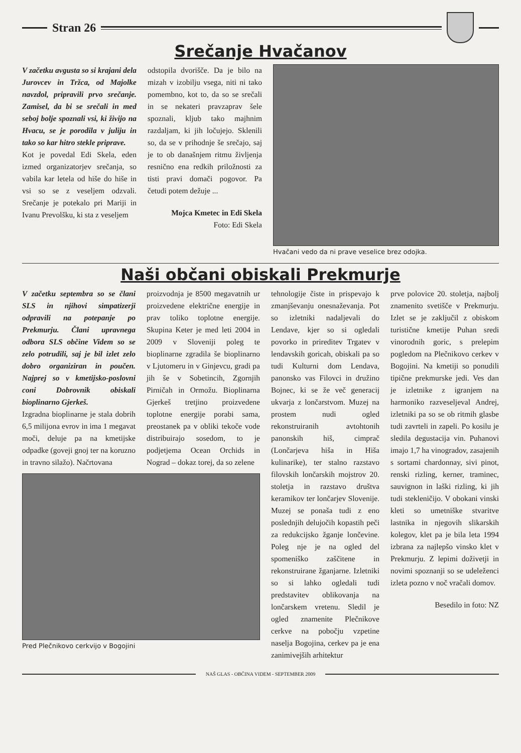Stran 26
Srečanje Hvačanov
V začetku avgusta so si krajani dela Jurovcev in Tržca, od Majolke navzdol, pripravili prvo srečanje. Zamisel, da bi se srečali in med seboj bolje spoznali vsi, ki živijo na Hvacu, se je porodila v juliju in tako so kar hitro stekle priprave.
Kot je povedal Edi Skela, eden izmed organizatorjev srečanja, so vabila kar letela od hiše do hiše in vsi so se z veseljem odzvali. Srečanje je potekalo pri Mariji in Ivanu Prevolšku, ki sta z veseljem
odstopila dvorišče. Da je bilo na mizah v izobilju vsega, niti ni tako pomembno, kot to, da so se srečali in se nekateri pravzaprav šele spoznali, kljub tako majhnim razdaljam, ki jih ločujejo. Sklenili so, da se v prihodnje še srečajo, saj je to ob današnjem ritmu življenja resnično ena redkih priložnosti za tisti pravi domači pogovor. Pa četudi potem dežuje ...
Mojca Kmetec in Edi Skela
Foto: Edi Skela
Hvačani vedo da ni prave veselice brez odojka.
Naši občani obiskali Prekmurje
V začetku septembra so se člani SLS in njihovi simpatizerji odpravili na potepanje po Prekmurju. Člani upravnega odbora SLS občine Videm so se zelo potrudili, saj je bil izlet zelo dobro organiziran in poučen. Najprej so v kmetijsko-poslovni coni Dobrovnik obiskali bioplinarno Gjerkeš.
Izgradna bioplinarne je stala dobrih 6,5 milijona evrov in ima 1 megavat moči, deluje pa na kmetijske odpadke (goveji gnoj ter na koruzno in travno silažo). Načrtovana
proizvodnja je 8500 megavatnih ur proizvedene električne energije in prav toliko toplotne energije. Skupina Keter je med leti 2004 in 2009 v Sloveniji poleg te bioplinarne zgradila še bioplinarno v Ljutomeru in v Ginjevcu, gradi pa jih še v Sobetincih, Zgornjih Pirničah in Ormožu. Bioplinarna Gjerkeš tretjino proizvedene toplotne energije porabi sama, preostanek pa v obliki tekoče vode distribuirajo sosedom, to je podjetjema Ocean Orchids in Nograd – dokaz torej, da so zelene
Pred Plečnikovo cerkvijo v Bogojini
tehnologije čiste in prispevajo k zmanjševanju onesnaževanja. Pot so izletniki nadaljevali do Lendave, kjer so si ogledali povorko in prireditev Trgatev v lendavskih goricah, obiskali pa so tudi Kulturni dom Lendava, panonsko vas Filovci in družino Bojnec, ki se že več generacij ukvarja z lončarstvom. Muzej na prostem nudi ogled rekonstruiranih avtohtonih panonskih hiš, cimprač (Lončarjeva hiša in Hiša kulinarike), ter stalno razstavo filovskih lončarskih mojstrov 20. stoletja in razstavo društva keramikov ter lončarjev Slovenije. Muzej se ponaša tudi z eno poslednjih delujočih kopastih peči za redukcijsko žganje lončevine. Poleg nje je na ogled del spomeniško zaščitene in rekonstruirane žganjarne. Izletniki so si lahko ogledali tudi predstavitev oblikovanja na lončarskem vretenu. Sledil je ogled znamenite Plečnikove cerkve na pobočju vzpetine naselja Bogojina, cerkev pa je ena zanimivejših arhitektur
prve polovice 20. stoletja, najbolj znamenito svetišče v Prekmurju. Izlet se je zaključil z obiskom turistične kmetije Puhan sredi vinorodnih goric, s prelepim pogledom na Plečnikovo cerkev v Bogojini. Na kmetiji so ponudili tipične prekmurske jedi. Ves dan je izletnike z igranjem na harmoniko razveseljeval Andrej, izletniki pa so se ob ritmih glasbe tudi zavrteli in zapeli. Po kosilu je sledila degustacija vin. Puhanovi imajo 1,7 ha vinogradov, zasajenih s sortami chardonnay, sivi pinot, renski rizling, kerner, traminec, sauvignon in laški rizling, ki jih tudi stekleničijo. V obokani vinski kleti so umetniške stvaritve lastnika in njegovih slikarskih kolegov, klet pa je bila leta 1994 izbrana za najlepšo vinsko klet v Prekmurju. Z lepimi doživetji in novimi spoznanji so se udeleženci izleta pozno v noč vračali domov.
Besedilo in foto: NZ
NAŠ GLAS - OBČINA VIDEM - SEPTEMBER 2009